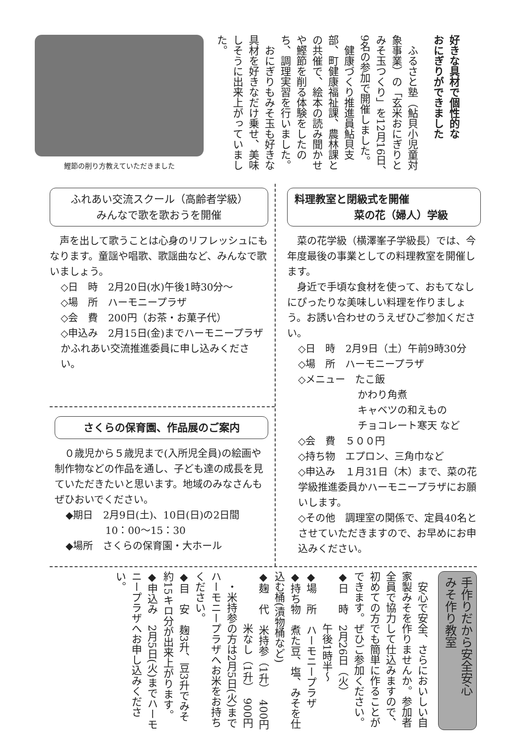好きな具材で個性的な
おにぎりができました
　ふるさと塾（鮎貝小児童対象事業）の「玄米おにぎりとみそ玉つくり」を12月16日、9名の参加で開催しました。
　健康づくり推進員鮎貝支部、町健康福祉課、農林課との共催で、絵本の読み聞かせや鰹節を削る体験をしたのち、調理実習を行いました。
　おにぎりもみそ玉も好きな具材を好きなだけ乗せ、美味しそうに出来上がっていました。
鰹節の削り方教えていただきました
ふれあい交流スクール（高齢者学級）
みんなで歌を歌おうを開催
　声を出して歌うことは心身のリフレッシュにもなります。童謡や唱歌、歌謡曲など、みんなで歌いましょう。
◇日　時　2月20日(水)午後1時30分～
◇場　所　ハーモニープラザ
◇会　費　200円（お茶・お菓子代）
◇申込み　2月15日(金)までハーモニープラザかふれあい交流推進委員に申し込みください。
さくらの保育園、作品展のご案内
　０歳児から５歳児まで(入所児全員)の絵画や制作物などの作品を通し、子ども達の成長を見ていただきたいと思います。地域のみなさんもぜひおいでください。
◆期日　2月9日(土)、10日(日)の2日間
　　　　10：00～15：30
◆場所　さくらの保育園・大ホール
料理教室と閉級式を開催
菜の花（婦人）学級
　菜の花学級（横澤峯子学級長）では、今年度最後の事業としての料理教室を開催します。
　身近で手頃な食材を使って、おもてなしにぴったりな美味しい料理を作りましょう。お誘い合わせのうえぜひご参加ください。
◇日　時　2月9日（土）午前9時30分
◇場　所　ハーモニープラザ
◇メニュー　たこ飯
　　　　　　かわり角煮
　　　　　　キャベツの和えもの
　　　　　　チョコレート寒天 など
◇会　費　５００円
◇持ち物　エプロン、三角巾など
◇申込み　１月31日（木）まで、菜の花学級推進委員かハーモニープラザにお願いします。
◇その他　調理室の関係で、定員40名とさせていただきますので、お早めにお申込みください。
手作りだから安全安心
みそ作り教室
　安心で安全、さらにおいしい自家製みそを作りませんか。参加者全員で協力して仕込みますので、初めての方でも簡単に作ることができます。ぜひご参加ください。
◆日　時　2月26日（火）
　　　　　午後1時半～
◆場　所　ハーモニープラザ
◆持ち物　煮た豆、塩、みそを仕込む桶(漬物桶など)
◆麹　代　米持参（1升）　400円
　　　　　米なし（1升）　900円
　・米持参の方は2月5日(火)までハーモニープラザへお米をお持ちください。
◆目　安　麹3升、豆3升でみそ約15キロ分が出来上がります。
◆申込み　2月5日(火)までハーモニープラザへお申し込みください。